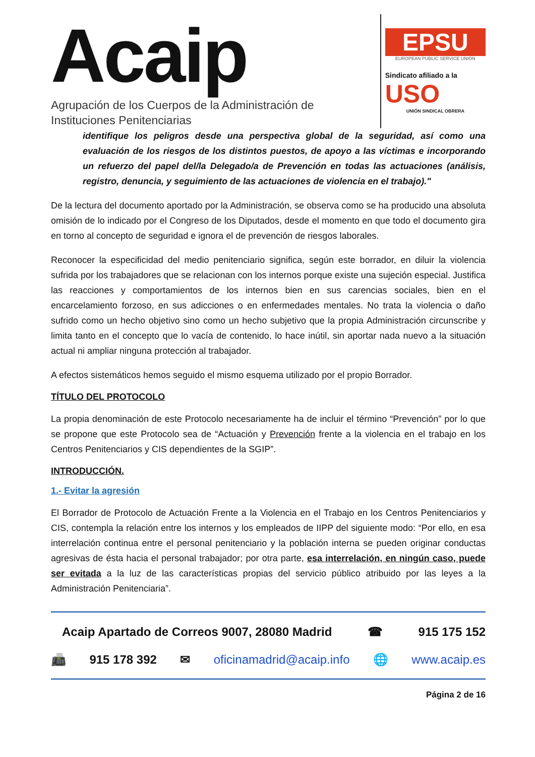Acaip
Agrupación de los Cuerpos de la Administración de
Instituciones Penitenciarias
EPSU
EUROPEAN PUBLIC SERVICE UNION
Sindicato afiliado a la
USO
UNIÓN SINDICAL OBRERA
identifique los peligros desde una perspectiva global de la seguridad, así como una evaluación de los riesgos de los distintos puestos, de apoyo a las víctimas e incorporando un refuerzo del papel del/la Delegado/a de Prevención en todas las actuaciones (análisis, registro, denuncia, y seguimiento de las actuaciones de violencia en el trabajo)."
De la lectura del documento aportado por la Administración, se observa como se ha producido una absoluta omisión de lo indicado por el Congreso de los Diputados, desde el momento en que todo el documento gira en torno al concepto de seguridad e ignora el de prevención de riesgos laborales.
Reconocer la especificidad del medio penitenciario significa, según este borrador, en diluir la violencia sufrida por los trabajadores que se relacionan con los internos porque existe una sujeción especial. Justifica las reacciones y comportamientos de los internos bien en sus carencias sociales, bien en el encarcelamiento forzoso, en sus adicciones o en enfermedades mentales. No trata la violencia o daño sufrido como un hecho objetivo sino como un hecho subjetivo que la propia Administración circunscribe y limita tanto en el concepto que lo vacía de contenido, lo hace inútil, sin aportar nada nuevo a la situación actual ni ampliar ninguna protección al trabajador.
A efectos sistemáticos hemos seguido el mismo esquema utilizado por el propio Borrador.
TÍTULO DEL PROTOCOLO
La propia denominación de este Protocolo necesariamente ha de incluir el término “Prevención” por lo que se propone que este Protocolo sea de “Actuación y Prevención frente a la violencia en el trabajo en los Centros Penitenciarios y CIS dependientes de la SGIP”.
INTRODUCCIÓN.
1.- Evitar la agresión
El Borrador de Protocolo de Actuación Frente a la Violencia en el Trabajo en los Centros Penitenciarios y CIS, contempla la relación entre los internos y los empleados de IIPP del siguiente modo: “Por ello, en esa interrelación continua entre el personal penitenciario y la población interna se pueden originar conductas agresivas de ésta hacia el personal trabajador; por otra parte, esa interrelación, en ningún caso, puede ser evitada a la luz de las características propias del servicio público atribuido por las leyes a la Administración Penitenciaria”.
Acaip Apartado de Correos 9007, 28080 Madrid ☎ 915 175 152
📠 915 178 392 ✉ oficinamadrid@acaip.info 🌐 www.acaip.es
Página 2 de 16